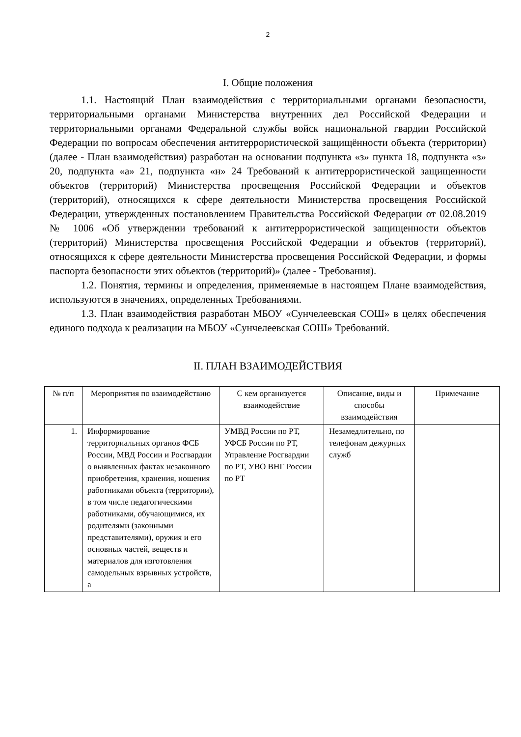2
I. Общие положения
1.1. Настоящий План взаимодействия с территориальными органами безопасности, территориальными органами Министерства внутренних дел Российской Федерации и территориальными органами Федеральной службы войск национальной гвардии Российской Федерации по вопросам обеспечения антитеррористической защищённости объекта (территории) (далее - План взаимодействия) разработан на основании подпункта «з» пункта 18, подпункта «з» 20, подпункта «а» 21, подпункта «н» 24 Требований к антитеррористической защищенности объектов (территорий) Министерства просвещения Российской Федерации и объектов (территорий), относящихся к сфере деятельности Министерства просвещения Российской Федерации, утвержденных постановлением Правительства Российской Федерации от 02.08.2019 № 1006 «Об утверждении требований к антитеррористической защищенности объектов (территорий) Министерства просвещения Российской Федерации и объектов (территорий), относящихся к сфере деятельности Министерства просвещения Российской Федерации, и формы паспорта безопасности этих объектов (территорий)» (далее - Требования).
1.2. Понятия, термины и определения, применяемые в настоящем Плане взаимодействия, используются в значениях, определенных Требованиями.
1.3. План взаимодействия разработан МБОУ «Сунчелеевская СОШ» в целях обеспечения единого подхода к реализации на МБОУ «Сунчелеевская СОШ» Требований.
II. ПЛАН ВЗАИМОДЕЙСТВИЯ
| № п/п | Мероприятия по взаимодействию | С кем организуется взаимодействие | Описание, виды и способы взаимодействия | Примечание |
| --- | --- | --- | --- | --- |
| 1. | Информирование территориальных органов ФСБ России, МВД России и Росгвардии о выявленных фактах незаконного приобретения, хранения, ношения работниками объекта (территории), в том числе педагогическими работниками, обучающимися, их родителями (законными представителями), оружия и его основных частей, веществ и материалов для изготовления самодельных взрывных устройств, а | УМВД России по РТ, УФСБ России по РТ, Управление Росгвардии по РТ, УВО ВНГ России по РТ | Незамедлительно, по телефонам дежурных служб | |